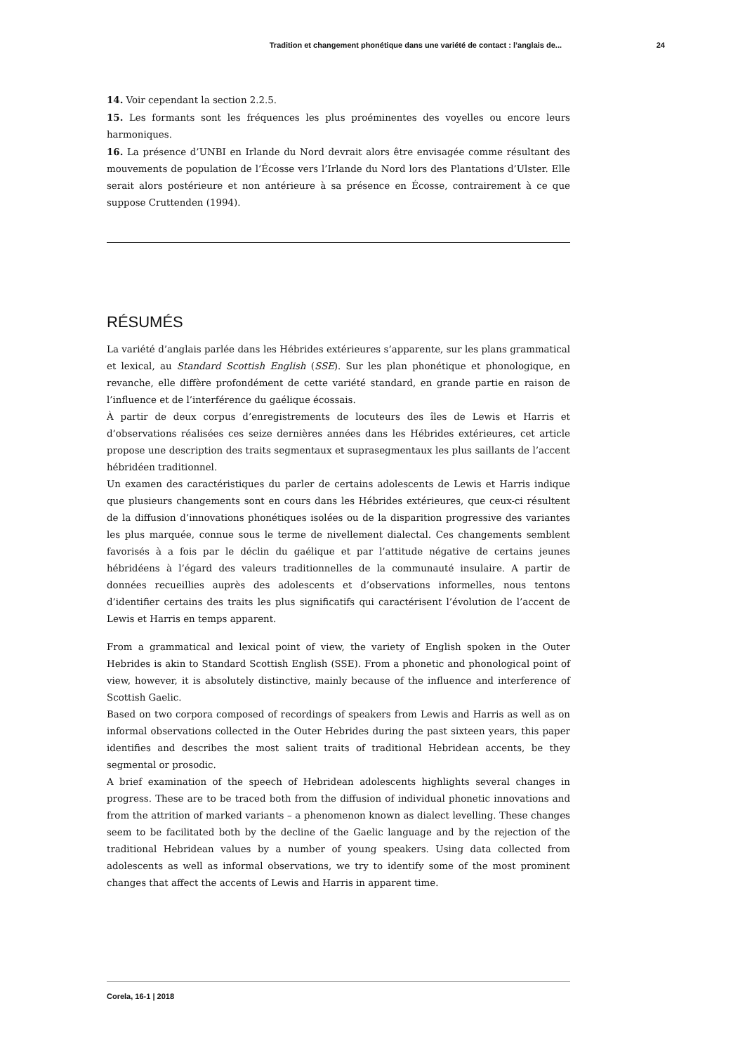Tradition et changement phonétique dans une variété de contact : l’anglais de... 24
14. Voir cependant la section 2.2.5.
15. Les formants sont les fréquences les plus proéminentes des voyelles ou encore leurs harmoniques.
16. La présence d’UNBI en Irlande du Nord devrait alors être envisagée comme résultant des mouvements de population de l’Écosse vers l’Irlande du Nord lors des Plantations d’Ulster. Elle serait alors postérieure et non antérieure à sa présence en Écosse, contrairement à ce que suppose Cruttenden (1994).
RÉSUMÉS
La variété d’anglais parlée dans les Hébrides extérieures s’apparente, sur les plans grammatical et lexical, au Standard Scottish English (SSE). Sur les plan phonétique et phonologique, en revanche, elle diffère profondément de cette variété standard, en grande partie en raison de l’influence et de l’interférence du gaélique écossais.
À partir de deux corpus d’enregistrements de locuteurs des îles de Lewis et Harris et d’observations réalisées ces seize dernières années dans les Hébrides extérieures, cet article propose une description des traits segmentaux et suprasegmentaux les plus saillants de l’accent hébridéen traditionnel.
Un examen des caractéristiques du parler de certains adolescents de Lewis et Harris indique que plusieurs changements sont en cours dans les Hébrides extérieures, que ceux-ci résultent de la diffusion d’innovations phonétiques isolées ou de la disparition progressive des variantes les plus marquée, connue sous le terme de nivellement dialectal. Ces changements semblent favorisés à a fois par le déclin du gaélique et par l’attitude négative de certains jeunes hébridéens à l’égard des valeurs traditionnelles de la communauté insulaire. A partir de données recueillies auprès des adolescents et d’observations informelles, nous tentons d’identifier certains des traits les plus significatifs qui caractérisent l’évolution de l’accent de Lewis et Harris en temps apparent.
From a grammatical and lexical point of view, the variety of English spoken in the Outer Hebrides is akin to Standard Scottish English (SSE). From a phonetic and phonological point of view, however, it is absolutely distinctive, mainly because of the influence and interference of Scottish Gaelic.
Based on two corpora composed of recordings of speakers from Lewis and Harris as well as on informal observations collected in the Outer Hebrides during the past sixteen years, this paper identifies and describes the most salient traits of traditional Hebridean accents, be they segmental or prosodic.
A brief examination of the speech of Hebridean adolescents highlights several changes in progress. These are to be traced both from the diffusion of individual phonetic innovations and from the attrition of marked variants – a phenomenon known as dialect levelling. These changes seem to be facilitated both by the decline of the Gaelic language and by the rejection of the traditional Hebridean values by a number of young speakers. Using data collected from adolescents as well as informal observations, we try to identify some of the most prominent changes that affect the accents of Lewis and Harris in apparent time.
Corela, 16-1 | 2018